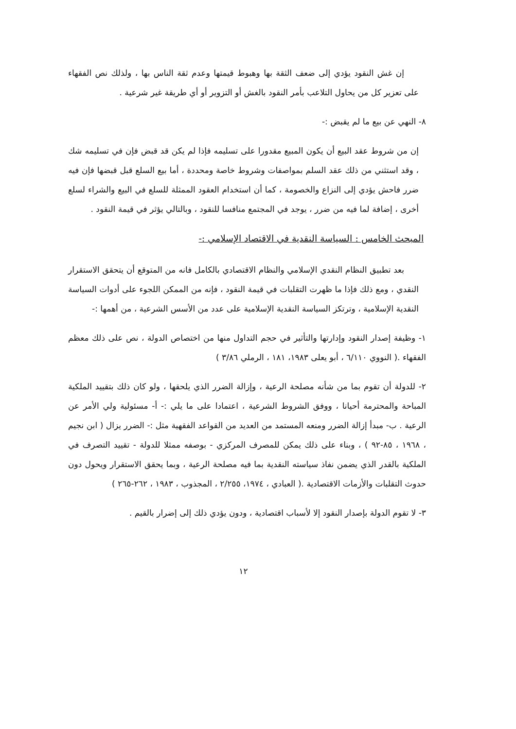إن غش النقود يؤدي إلى ضعف الثقة بها وهبوط قيمتها وعدم ثقة الناس بها ، ولذلك نص الفقهاء على تعزير كل من يحاول التلاعب بأمر النقود بالغش أو التزوير أو أي طريقة غير شرعية .
٨- النهي عن بيع ما لم يقبض :-
إن من شروط عقد البيع أن يكون المبيع مقدورا على تسليمه فإذا لم يكن قد قبض فإن في تسليمه شك ، وقد استثني من ذلك عقد السلم بمواصفات وشروط خاصة ومحددة ، أما بيع السلع قبل قبضها فإن فيه ضرر فاحش يؤدي إلى النزاع والخصومة ، كما أن استخدام العقود الممثلة للسلع في البيع والشراء لسلع أخرى ، إضافة لما فيه من ضرر ، يوجد في المجتمع منافسا للنقود ، وبالتالي يؤثر في قيمة النقود .
المبحث الخامس : السياسة النقدية في الاقتصاد الإسلامي :-
بعد تطبيق النظام النقدي الإسلامي والنظام الاقتصادي بالكامل فانه من المتوقع أن يتحقق الاستقرار النقدي ، ومع ذلك فإذا ما ظهرت التقلبات في قيمة النقود ، فإنه من الممكن اللجوء على أدوات السياسة النقدية الإسلامية ، وترتكز السياسة النقدية الإسلامية على عدد من الأسس الشرعية ، من أهمها :-
١- وظيفة إصدار النقود وإدارتها والتأثير في حجم التداول منها من اختصاص الدولة ، نص على ذلك معظم الفقهاء .( النووي ٦/١١٠ ، أبو يعلى ١٩٨٣، ١٨١ ، الرملي ٣/٨٦ )
٢- للدولة أن تقوم بما من شأنه مصلحة الرعية ، وإزالة الضرر الذي يلحقها ، ولو كان ذلك بتقييد الملكية المباحة والمحترمة أحيانا ، ووفق الشروط الشرعية ، اعتمادا على ما يلي :- أ- مسئولية ولي الأمر عن الرعية . ب- مبدأ إزالة الضرر ومنعه المستمد من العديد من القواعد الفقهية مثل :- الضرر يزال ( ابن نجيم ، ١٩٦٨ ، ٨٥-٩٢ ) ، وبناء على ذلك يمكن للمصرف المركزي - بوصفه ممثلا للدولة - تقييد التصرف في الملكية بالقدر الذي يضمن نفاذ سياسته النقدية بما فيه مصلحة الرعية ، وبما يحقق الاستقرار ويحول دون حدوث التقلبات والأزمات الاقتصادية .( العبادي ، ١٩٧٤، ٢/٢٥٥ ، المجذوب ، ١٩٨٣ ، ٢٦٢-٢٦٥ )
٣- لا تقوم الدولة بإصدار النقود إلا لأسباب اقتصادية ، ودون يؤدي ذلك إلى إضرار بالقيم .
١٢